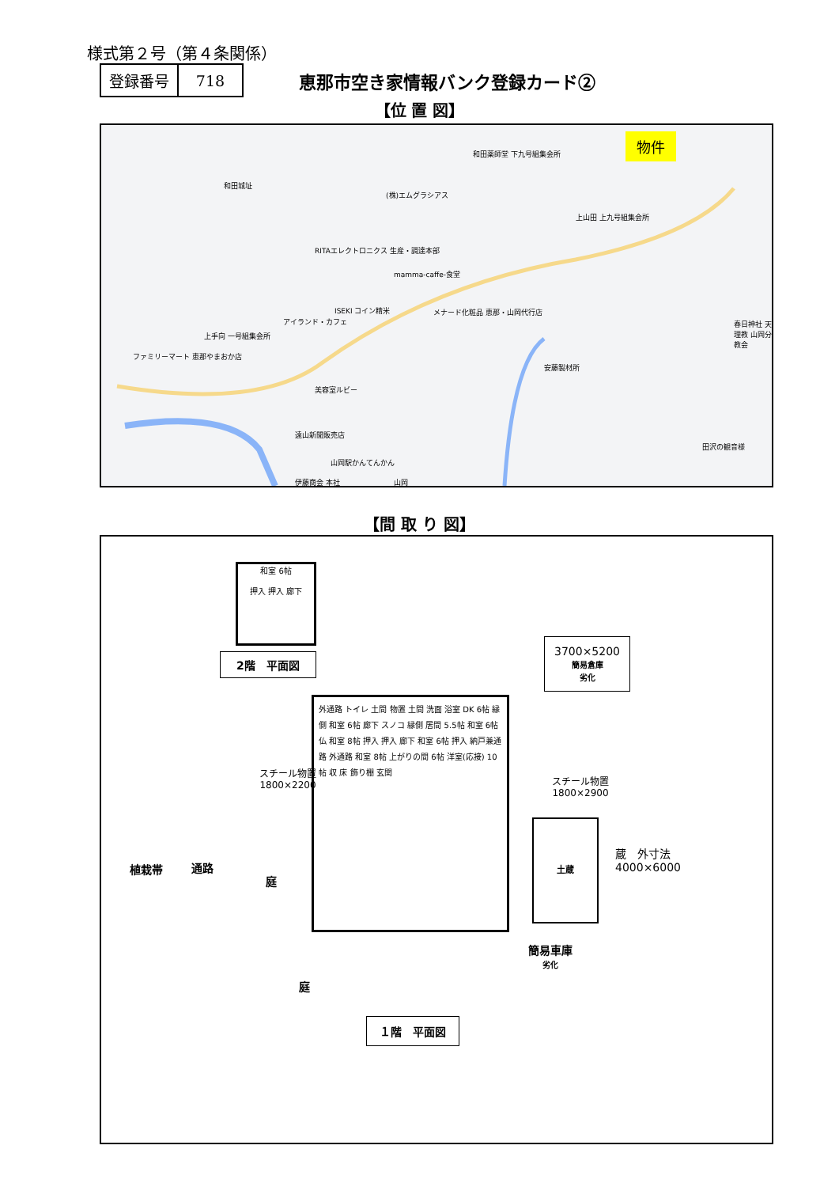様式第２号（第４条関係）
| 登録番号 | 718 |
恵那市空き家情報バンク登録カード②
【位 置 図】
物件
和田薬師堂 下九号組集会所
和田城址
(株)エムグラシアス
上山田 上九号組集会所
RITAエレクトロニクス 生産・調達本部
mamma-caffe-食堂
ISEKI コイン精米 メナード化粧品 恵那・山岡代行店
アイランド・カフェ
上手向 一号組集会所
春日神社 天理教 山岡分教会
ファミリーマート 恵那やまおか店
安藤製材所
美容室ルビー
遠山新聞販売店
田沢の観音様
山岡駅かんてんかん
伊藤商会 本社 山岡
【間 取 り 図】
和室 6帖
押入 押入 廊下
2階　平面図
3700×5200
簡易倉庫
劣化
外通路 トイレ 土間 物置 土間 洗面 浴室 DK 6帖 縁側 和室 6帖 廊下 スノコ 縁側 居間 5.5帖 和室 6帖 仏 和室 8帖 押入 押入 廊下 和室 6帖 押入 納戸兼通路 外通路 和室 8帖 上がりの間 6帖 洋室(応接) 10帖 収 床 飾り棚 玄関
スチール物置
1800×2200
スチール物置
1800×2900
土蔵
蔵　外寸法
4000×6000
植栽帯 通路
庭
簡易車庫
劣化
庭
１階　平面図